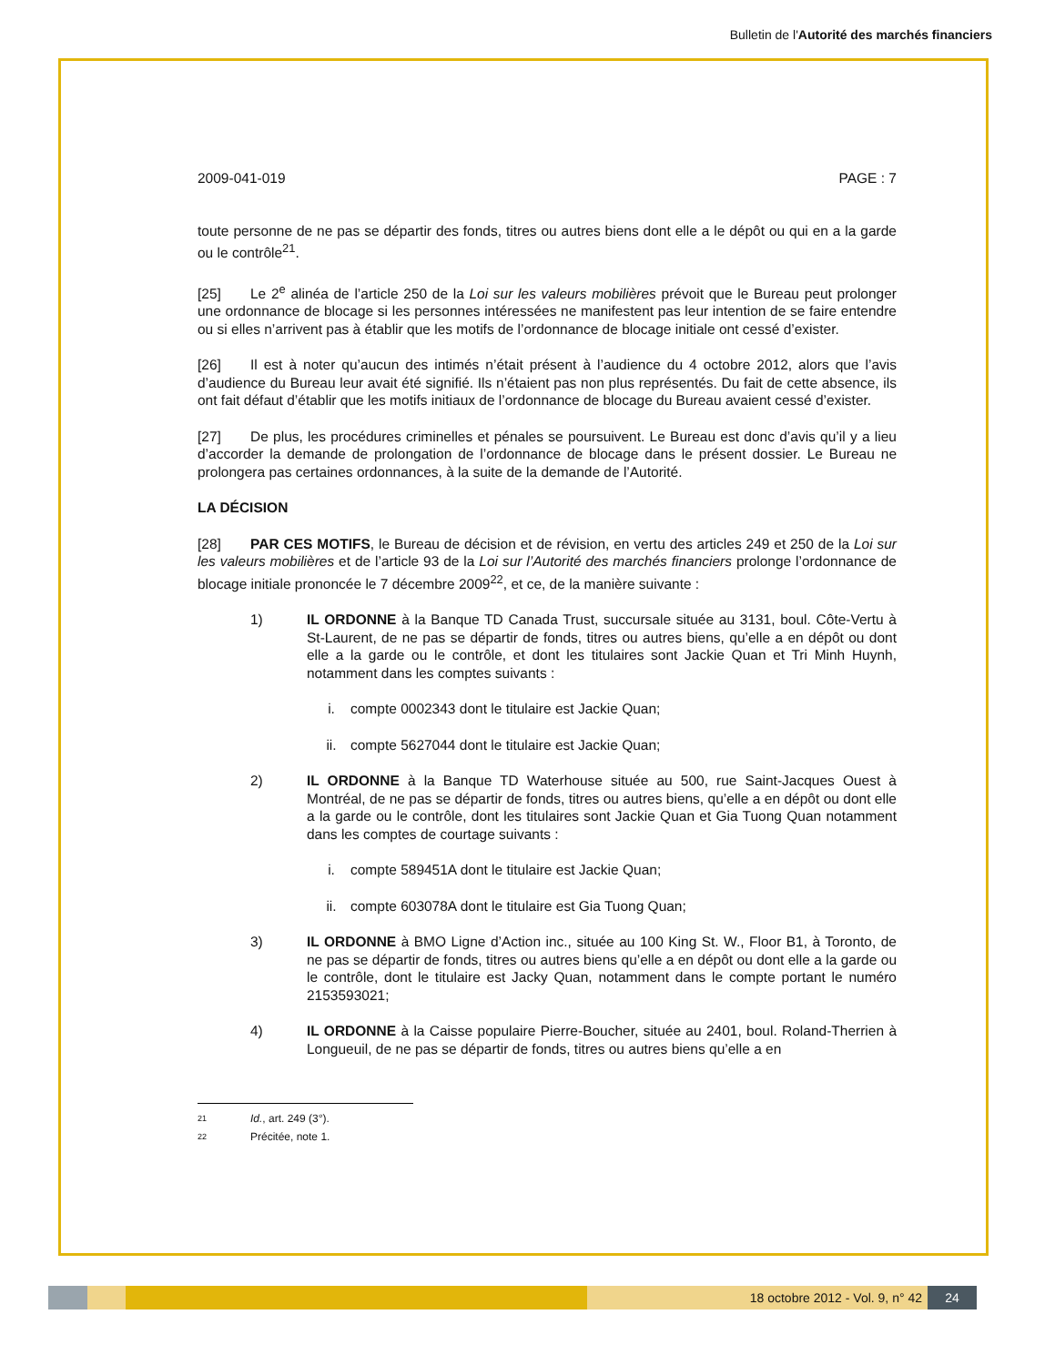Bulletin de l'Autorité des marchés financiers
2009-041-019 PAGE : 7
toute personne de ne pas se départir des fonds, titres ou autres biens dont elle a le dépôt ou qui en a la garde ou le contrôle<sup>21</sup>.
[25] Le 2<sup>e</sup> alinéa de l’article 250 de la Loi sur les valeurs mobilières prévoit que le Bureau peut prolonger une ordonnance de blocage si les personnes intéressées ne manifestent pas leur intention de se faire entendre ou si elles n’arrivent pas à établir que les motifs de l’ordonnance de blocage initiale ont cessé d’exister.
[26] Il est à noter qu’aucun des intimés n’était présent à l’audience du 4 octobre 2012, alors que l’avis d’audience du Bureau leur avait été signifié. Ils n’étaient pas non plus représentés. Du fait de cette absence, ils ont fait défaut d’établir que les motifs initiaux de l’ordonnance de blocage du Bureau avaient cessé d’exister.
[27] De plus, les procédures criminelles et pénales se poursuivent. Le Bureau est donc d’avis qu’il y a lieu d’accorder la demande de prolongation de l’ordonnance de blocage dans le présent dossier. Le Bureau ne prolongera pas certaines ordonnances, à la suite de la demande de l’Autorité.
LA DÉCISION
[28] PAR CES MOTIFS, le Bureau de décision et de révision, en vertu des articles 249 et 250 de la Loi sur les valeurs mobilières et de l’article 93 de la Loi sur l’Autorité des marchés financiers prolonge l’ordonnance de blocage initiale prononcée le 7 décembre 2009<sup>22</sup>, et ce, de la manière suivante :
1) IL ORDONNE à la Banque TD Canada Trust, succursale située au 3131, boul. Côte-Vertu à St-Laurent, de ne pas se départir de fonds, titres ou autres biens, qu’elle a en dépôt ou dont elle a la garde ou le contrôle, et dont les titulaires sont Jackie Quan et Tri Minh Huynh, notamment dans les comptes suivants :
i. compte 0002343 dont le titulaire est Jackie Quan;
ii. compte 5627044 dont le titulaire est Jackie Quan;
2) IL ORDONNE à la Banque TD Waterhouse située au 500, rue Saint-Jacques Ouest à Montréal, de ne pas se départir de fonds, titres ou autres biens, qu’elle a en dépôt ou dont elle a la garde ou le contrôle, dont les titulaires sont Jackie Quan et Gia Tuong Quan notamment dans les comptes de courtage suivants :
i. compte 589451A dont le titulaire est Jackie Quan;
ii. compte 603078A dont le titulaire est Gia Tuong Quan;
3) IL ORDONNE à BMO Ligne d’Action inc., située au 100 King St. W., Floor B1, à Toronto, de ne pas se départir de fonds, titres ou autres biens qu’elle a en dépôt ou dont elle a la garde ou le contrôle, dont le titulaire est Jacky Quan, notamment dans le compte portant le numéro 2153593021;
4) IL ORDONNE à la Caisse populaire Pierre-Boucher, située au 2401, boul. Roland-Therrien à Longueuil, de ne pas se départir de fonds, titres ou autres biens qu’elle a en
<sup>21</sup> Id., art. 249 (3°).
<sup>22</sup> Précitée, note 1.
18 octobre 2012 - Vol. 9, n° 42
24